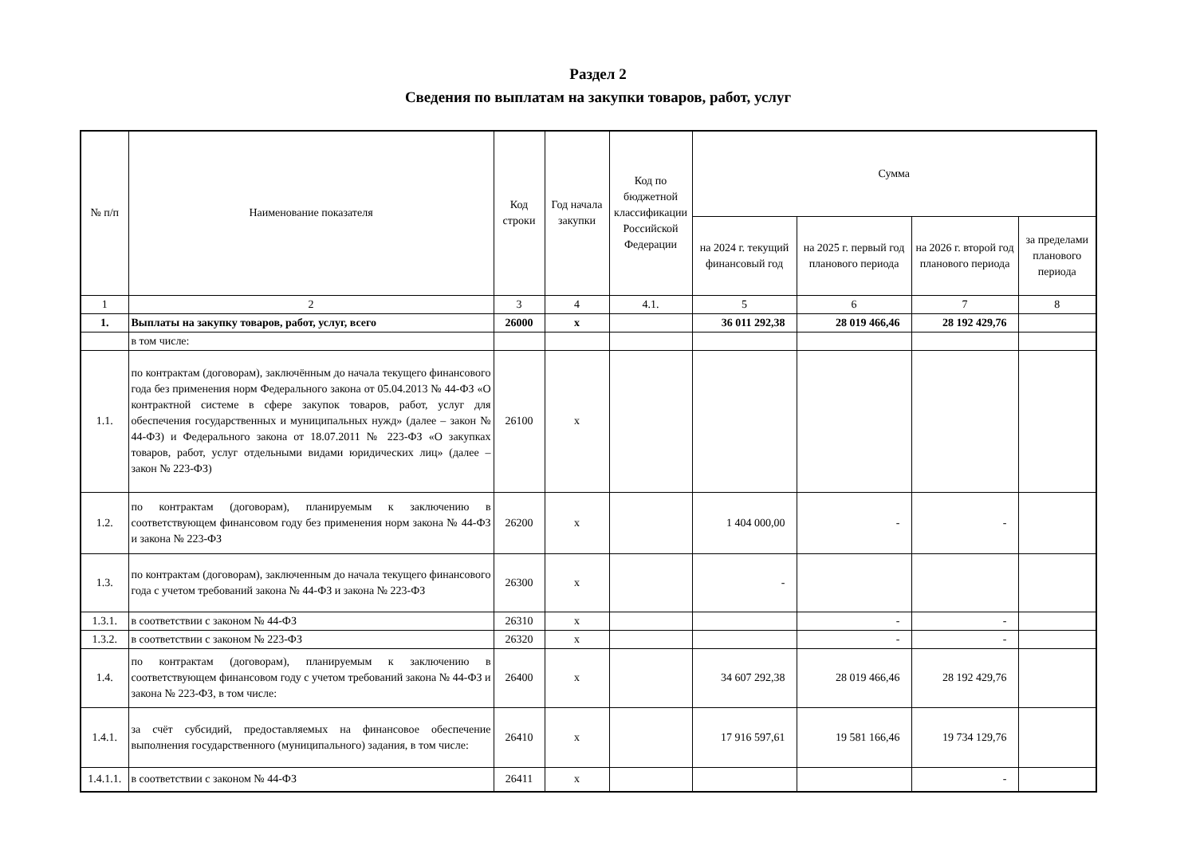Раздел 2
Сведения по выплатам на закупки товаров, работ, услуг
| № п/п | Наименование показателя | Код строки | Год начала закупки | Код по бюджетной классификации Российской Федерации | Сумма | | | |
| --- | --- | --- | --- | --- | --- | --- | --- | --- |
| | | | | | на 2024 г. текущий финансовый год | на 2025 г. первый год планового периода | на 2026 г. второй год планового периода | за пределами планового периода |
| 1 | 2 | 3 | 4 | 4.1. | 5 | 6 | 7 | 8 |
| 1. | Выплаты на закупку товаров, работ, услуг, всего | 26000 | х | | 36 011 292,38 | 28 019 466,46 | 28 192 429,76 | |
| | в том числе: | | | | | | | |
| 1.1. | по контрактам (договорам), заключённым до начала текущего финансового года без применения норм Федерального закона от 05.04.2013 № 44-ФЗ «О контрактной системе в сфере закупок товаров, работ, услуг для обеспечения государственных и муниципальных нужд» (далее – закон № 44-ФЗ) и Федерального закона от 18.07.2011 № 223-ФЗ «О закупках товаров, работ, услуг отдельными видами юридических лиц» (далее – закон № 223-ФЗ) | 26100 | х | | | | | |
| 1.2. | по контрактам (договорам), планируемым к заключению в соответствующем финансовом году без применения норм закона № 44-ФЗ и закона № 223-ФЗ | 26200 | х | | 1 404 000,00 | - | - | |
| 1.3. | по контрактам (договорам), заключенным до начала текущего финансового года с учетом требований закона № 44-ФЗ и закона № 223-ФЗ | 26300 | х | | - | | | |
| 1.3.1. | в соответствии с законом № 44-ФЗ | 26310 | х | | | - | - | |
| 1.3.2. | в соответствии с законом № 223-ФЗ | 26320 | х | | | - | - | |
| 1.4. | по контрактам (договорам), планируемым к заключению в соответствующем финансовом году с учетом требований закона № 44-ФЗ и закона № 223-ФЗ, в том числе: | 26400 | х | | 34 607 292,38 | 28 019 466,46 | 28 192 429,76 | |
| 1.4.1. | за счёт субсидий, предоставляемых на финансовое обеспечение выполнения государственного (муниципального) задания, в том числе: | 26410 | х | | 17 916 597,61 | 19 581 166,46 | 19 734 129,76 | |
| 1.4.1.1. | в соответствии с законом № 44-ФЗ | 26411 | х | | | | - | |